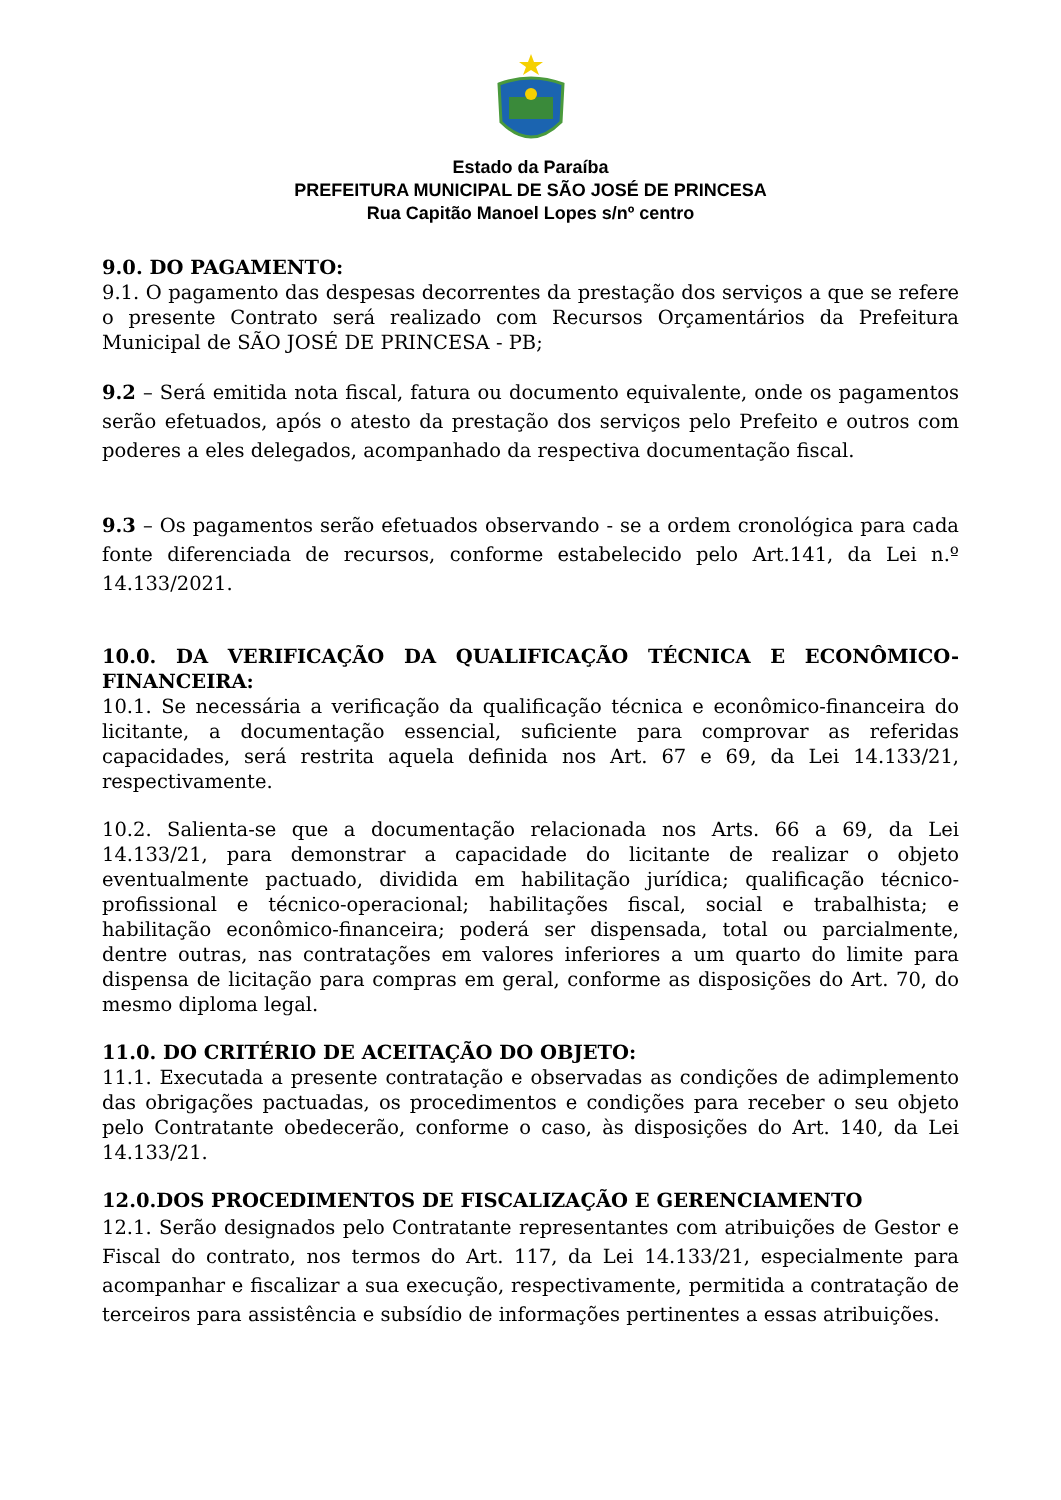Estado da Paraíba
PREFEITURA MUNICIPAL DE SÃO JOSÉ DE PRINCESA
Rua Capitão Manoel Lopes s/nº centro
9.0. DO PAGAMENTO:
9.1. O pagamento das despesas decorrentes da prestação dos serviços a que se refere o presente Contrato será realizado com Recursos Orçamentários da Prefeitura Municipal de SÃO JOSÉ DE PRINCESA - PB;
9.2 – Será emitida nota fiscal, fatura ou documento equivalente, onde os pagamentos serão efetuados, após o atesto da prestação dos serviços pelo Prefeito e outros com poderes a eles delegados, acompanhado da respectiva documentação fiscal.
9.3 – Os pagamentos serão efetuados observando - se a ordem cronológica para cada fonte diferenciada de recursos, conforme estabelecido pelo Art.141, da Lei n.º 14.133/2021.
10.0. DA VERIFICAÇÃO DA QUALIFICAÇÃO TÉCNICA E ECONÔMICO-FINANCEIRA:
10.1. Se necessária a verificação da qualificação técnica e econômico-financeira do licitante, a documentação essencial, suficiente para comprovar as referidas capacidades, será restrita aquela definida nos Art. 67 e 69, da Lei 14.133/21, respectivamente.
10.2. Salienta-se que a documentação relacionada nos Arts. 66 a 69, da Lei 14.133/21, para demonstrar a capacidade do licitante de realizar o objeto eventualmente pactuado, dividida em habilitação jurídica; qualificação técnico-profissional e técnico-operacional; habilitações fiscal, social e trabalhista; e habilitação econômico-financeira; poderá ser dispensada, total ou parcialmente, dentre outras, nas contratações em valores inferiores a um quarto do limite para dispensa de licitação para compras em geral, conforme as disposições do Art. 70, do mesmo diploma legal.
11.0. DO CRITÉRIO DE ACEITAÇÃO DO OBJETO:
11.1. Executada a presente contratação e observadas as condições de adimplemento das obrigações pactuadas, os procedimentos e condições para receber o seu objeto pelo Contratante obedecerão, conforme o caso, às disposições do Art. 140, da Lei 14.133/21.
12.0.DOS PROCEDIMENTOS DE FISCALIZAÇÃO E GERENCIAMENTO
12.1. Serão designados pelo Contratante representantes com atribuições de Gestor e Fiscal do contrato, nos termos do Art. 117, da Lei 14.133/21, especialmente para acompanhar e fiscalizar a sua execução, respectivamente, permitida a contratação de terceiros para assistência e subsídio de informações pertinentes a essas atribuições.